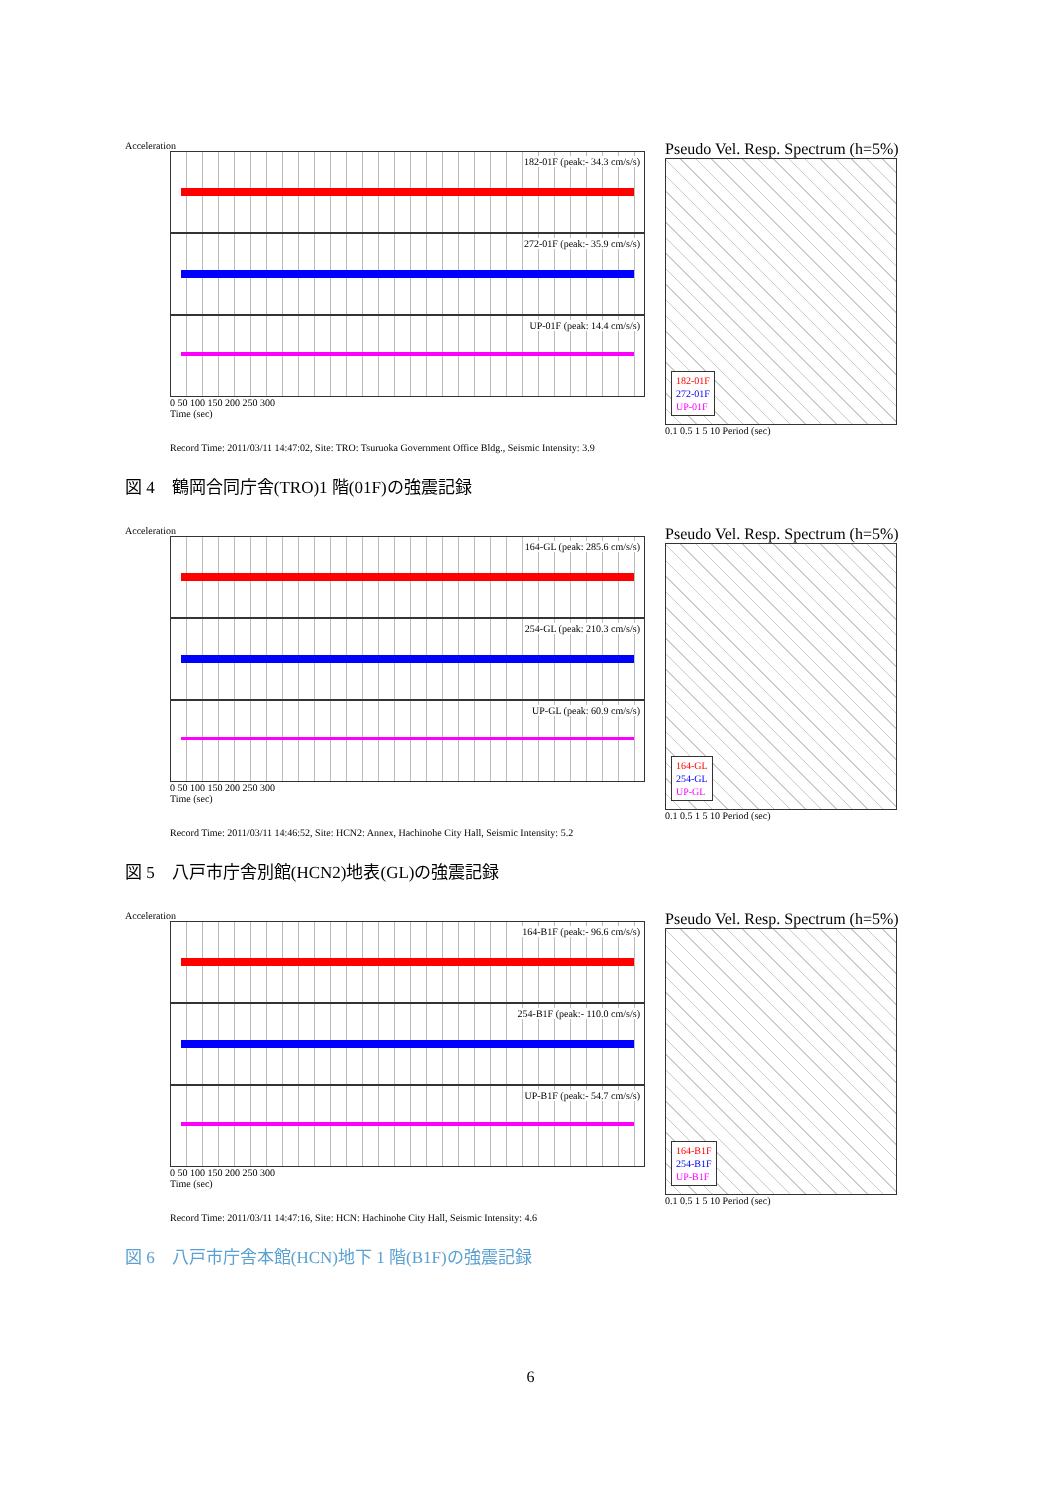Acceleration
182-01F (peak:- 34.3 cm/s/s)
272-01F (peak:- 35.9 cm/s/s)
UP-01F (peak: 14.4 cm/s/s)
0 50 100 150 200 250 300
Time (sec)
Pseudo Vel. Resp. Spectrum (h=5%)
182-01F
272-01F
UP-01F
0.1 0.5 1 5 10 Period (sec)
Record Time: 2011/03/11 14:47:02, Site: TRO: Tsuruoka Government Office Bldg., Seismic Intensity: 3.9
図 4　鶴岡合同庁舎(TRO)1 階(01F)の強震記録
Acceleration
164-GL (peak: 285.6 cm/s/s)
254-GL (peak: 210.3 cm/s/s)
UP-GL (peak: 60.9 cm/s/s)
0 50 100 150 200 250 300
Time (sec)
Pseudo Vel. Resp. Spectrum (h=5%)
164-GL
254-GL
UP-GL
0.1 0.5 1 5 10 Period (sec)
Record Time: 2011/03/11 14:46:52, Site: HCN2: Annex, Hachinohe City Hall, Seismic Intensity: 5.2
図 5　八戸市庁舎別館(HCN2)地表(GL)の強震記録
Acceleration
164-B1F (peak:- 96.6 cm/s/s)
254-B1F (peak:- 110.0 cm/s/s)
UP-B1F (peak:- 54.7 cm/s/s)
0 50 100 150 200 250 300
Time (sec)
Pseudo Vel. Resp. Spectrum (h=5%)
164-B1F
254-B1F
UP-B1F
0.1 0.5 1 5 10 Period (sec)
Record Time: 2011/03/11 14:47:16, Site: HCN: Hachinohe City Hall, Seismic Intensity: 4.6
図 6　八戸市庁舎本館(HCN)地下 1 階(B1F)の強震記録
6